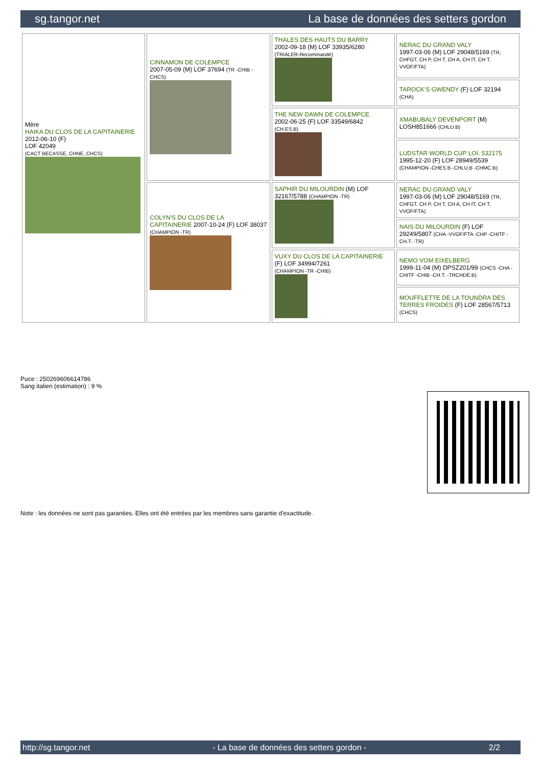sg.tangor.net La base de données des setters gordon
| Mère HAIKA DU CLOS DE LA CAPITAINERIE 2012-06-10 (F) LOF 42049 (CACT BECASSE, CHNE, CHCS) | CINNAMON DE COLEMPCE 2007-05-09 (M) LOF 37694 (TR -CHIB -CHCS) | THALES DES HAUTS DU BARRY 2002-09-18 (M) LOF 33935/6280 (TRIALER-Recommandé) | NERAC DU GRAND VALY 1997-03-06 (M) LOF 29048/5169 (TR, CHFGT, CH P, CH T, CH A, CH IT, CH T, VVOF/FTA) |
| | | | TAROCK'S GWENDY (F) LOF 32194 (CHA) |
| | | THE NEW DAWN DE COLEMPCE 2002-06-25 (F) LOF 33549/6842 (CH.ES.B) | XMABUBALY DEVENPORT (M) LOSH851666 (CHLU.B) |
| | | | LUDSTAR WORLD CUP LOI. 532175 1995-12-20 (F) LOF 28949/5539 (CHAMPION -CHES.B -CHLU.B -CHMC.B) |
| | COLYN'S DU CLOS DE LA CAPITAINERIE 2007-10-24 (F) LOF 38037 (CHAMPION -TR) | SAPHIR DU MILOURDIN (M) LOF 32167/5788 (CHAMPION -TR) | NERAC DU GRAND VALY 1997-03-06 (M) LOF 29048/5169 (TR, CHFGT, CH P, CH T, CH A, CH IT, CH T, VVOF/FTA) |
| | | | NAIS DU MILOURDIN (F) LOF 29249/5807 (CHA -VVOF/FTA -CHP -CHITF -CH.T. -TR) |
| | | VUXY DU CLOS DE LA CAPITAINERIE (F) LOF 34994/7261 (CHAMPION -TR -CHIB) | NEMO VOM EIXELBERG 1999-11-04 (M) DPSZ201/99 (CHCS -CHA -CHITF -CHIB -CH.T. -TRCHDE.B) |
| | | | MOUFFLETTE DE LA TOUNDRA DES TERRES FROIDES (F) LOF 28567/5713 (CHCS) |
Puce : 250269606614786
Sang italien (estimation) : 9 %
Note : les données ne sont pas garanties. Elles ont été entrées par les membres sans garantie d'exactitude.
http://sg.tangor.net - La base de données des setters gordon - 2/2